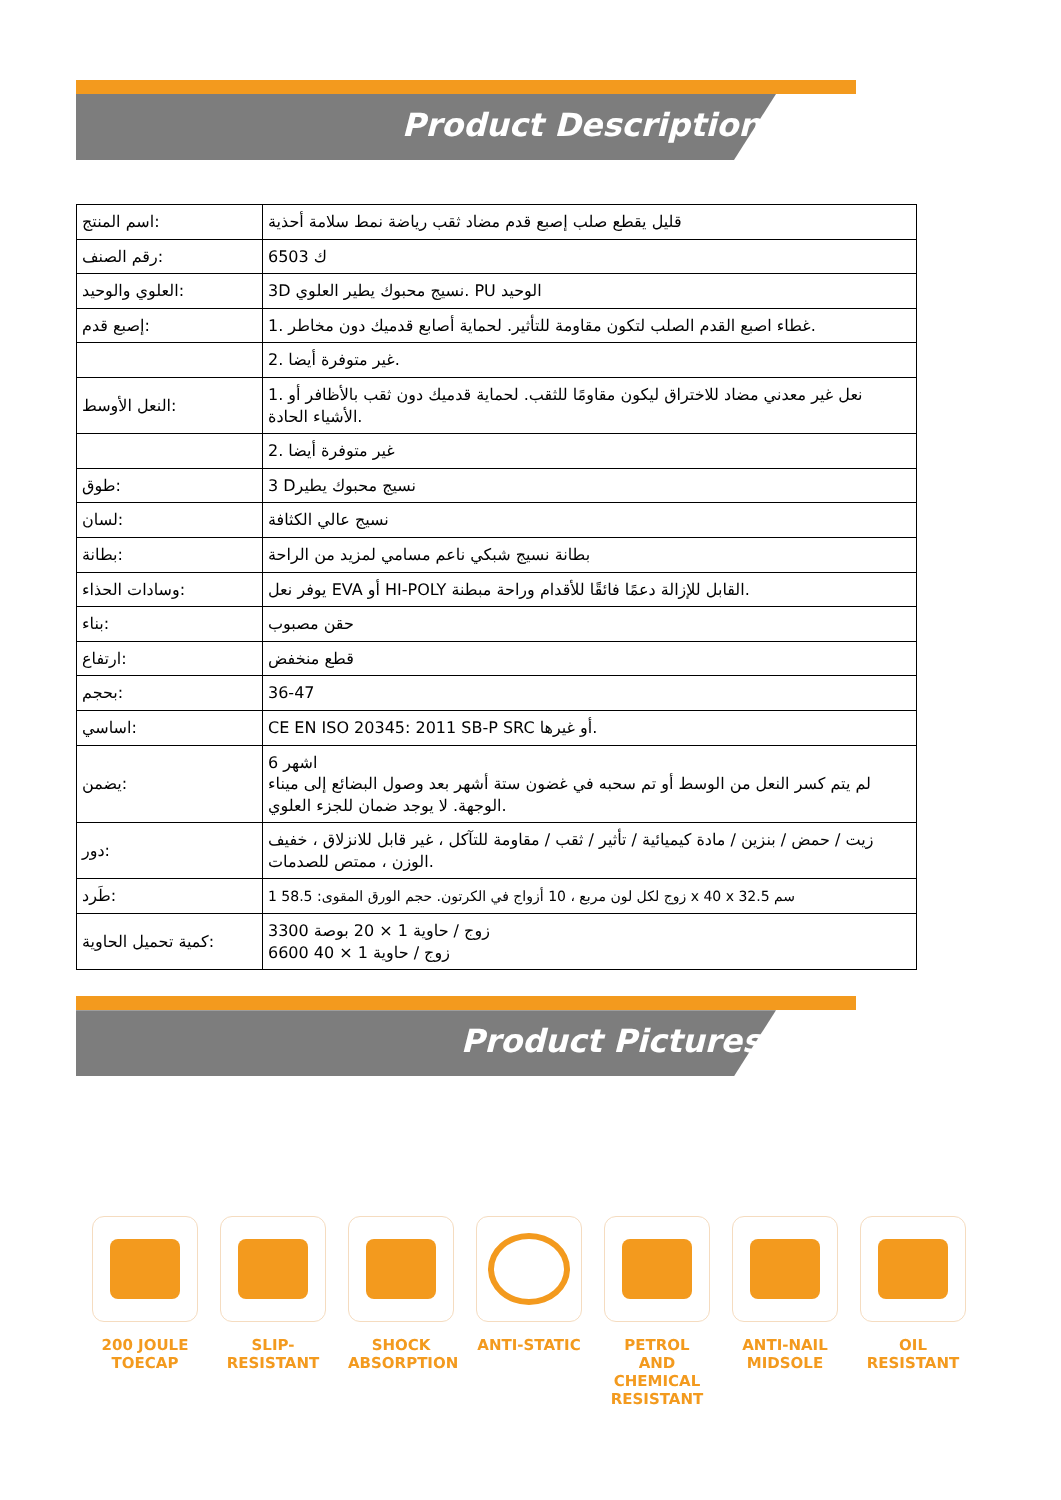Product Description
| اسم المنتج: | قليل يقطع صلب إصبع قدم مضاد ثقب رياضة نمط سلامة أحذية |
| رقم الصنف: | 6503 ك |
| العلوي والوحيد: | 3D نسيج محبوك يطير العلوي. PU الوحيد |
| إصبع قدم: | 1. غطاء اصبع القدم الصلب لتكون مقاومة للتأثير. لحماية أصابع قدميك دون مخاطر. |
| | 2. غير متوفرة أيضا. |
| النعل الأوسط: | 1. نعل غير معدني مضاد للاختراق ليكون مقاومًا للثقب. لحماية قدميك دون ثقب بالأظافر أو الأشياء الحادة. |
| | 2. غير متوفرة أيضا |
| طوق: | 3 Dنسيج محبوك يطير |
| لسان: | نسيج عالي الكثافة |
| بطانة: | بطانة نسيج شبكي ناعم مسامي لمزيد من الراحة |
| وسادات الحذاء: | يوفر نعل EVA أو HI-POLY القابل للإزالة دعمًا فائقًا للأقدام وراحة مبطنة. |
| بناء: | حقن مصبوب |
| ارتفاع: | قطع منخفض |
| بحجم: | 36-47 |
| اساسي: | CE EN ISO 20345: 2011 SB-P SRC أو غيرها. |
| يضمن: | 6 اشهر لم يتم كسر النعل من الوسط أو تم سحبه في غضون ستة أشهر بعد وصول البضائع إلى ميناء الوجهة. لا يوجد ضمان للجزء العلوي. |
| دور: | زيت / حمض / بنزين / مادة كيميائية / تأثير / ثقب / مقاومة للتآكل ، غير قابل للانزلاق ، خفيف الوزن ، ممتص للصدمات. |
| طَرد: | 1 زوج لكل لون مربع ، 10 أزواج في الكرتون. حجم الورق المقوى: 58.5 x 40 x 32.5 سم |
| كمية تحميل الحاوية: | 3300 زوج / حاوية 1 × 20 بوصة 6600 زوج / حاوية 1 × 40 |
Product Pictures
200 JOULE TOECAP
SLIP-RESISTANT
SHOCK ABSORPTION
ANTI-STATIC PETROL AND CHEMICAL RESISTANT
ANTI-NAIL MIDSOLE
OIL RESISTANT